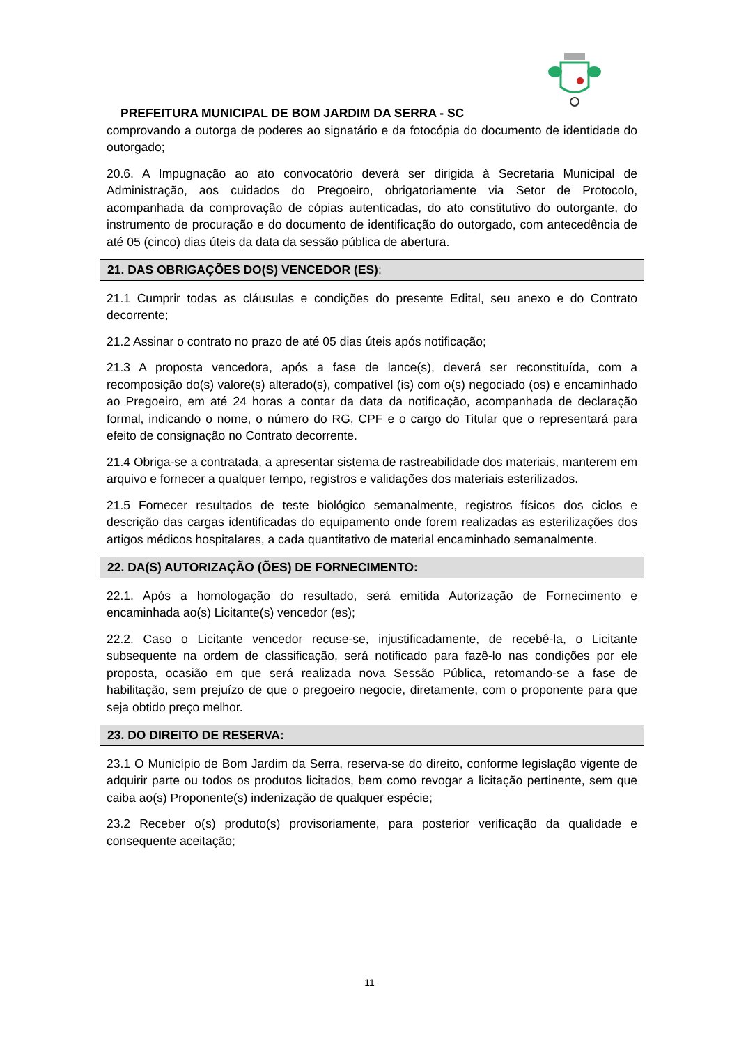PREFEITURA MUNICIPAL DE BOM JARDIM DA SERRA - SC
comprovando a outorga de poderes ao signatário e da fotocópia do documento de identidade do outorgado;
20.6. A Impugnação ao ato convocatório deverá ser dirigida à Secretaria Municipal de Administração, aos cuidados do Pregoeiro, obrigatoriamente via Setor de Protocolo, acompanhada da comprovação de cópias autenticadas, do ato constitutivo do outorgante, do instrumento de procuração e do documento de identificação do outorgado, com antecedência de até 05 (cinco) dias úteis da data da sessão pública de abertura.
21. DAS OBRIGAÇÕES DO(S) VENCEDOR (ES):
21.1 Cumprir todas as cláusulas e condições do presente Edital, seu anexo e do Contrato decorrente;
21.2 Assinar o contrato no prazo de até 05 dias úteis após notificação;
21.3 A proposta vencedora, após a fase de lance(s), deverá ser reconstituída, com a recomposição do(s) valore(s) alterado(s), compatível (is) com o(s) negociado (os) e encaminhado ao Pregoeiro, em até 24 horas a contar da data da notificação, acompanhada de declaração formal, indicando o nome, o número do RG, CPF e o cargo do Titular que o representará para efeito de consignação no Contrato decorrente.
21.4 Obriga-se a contratada, a apresentar sistema de rastreabilidade dos materiais, manterem em arquivo e fornecer a qualquer tempo, registros e validações dos materiais esterilizados.
21.5 Fornecer resultados de teste biológico semanalmente, registros físicos dos ciclos e descrição das cargas identificadas do equipamento onde forem realizadas as esterilizações dos artigos médicos hospitalares, a cada quantitativo de material encaminhado semanalmente.
22. DA(S) AUTORIZAÇÃO (ÕES) DE FORNECIMENTO:
22.1. Após a homologação do resultado, será emitida Autorização de Fornecimento e encaminhada ao(s) Licitante(s) vencedor (es);
22.2. Caso o Licitante vencedor recuse-se, injustificadamente, de recebê-la, o Licitante subsequente na ordem de classificação, será notificado para fazê-lo nas condições por ele proposta, ocasião em que será realizada nova Sessão Pública, retomando-se a fase de habilitação, sem prejuízo de que o pregoeiro negocie, diretamente, com o proponente para que seja obtido preço melhor.
23. DO DIREITO DE RESERVA:
23.1 O Município de Bom Jardim da Serra, reserva-se do direito, conforme legislação vigente de adquirir parte ou todos os produtos licitados, bem como revogar a licitação pertinente, sem que caiba ao(s) Proponente(s) indenização de qualquer espécie;
23.2 Receber o(s) produto(s) provisoriamente, para posterior verificação da qualidade e consequente aceitação;
11